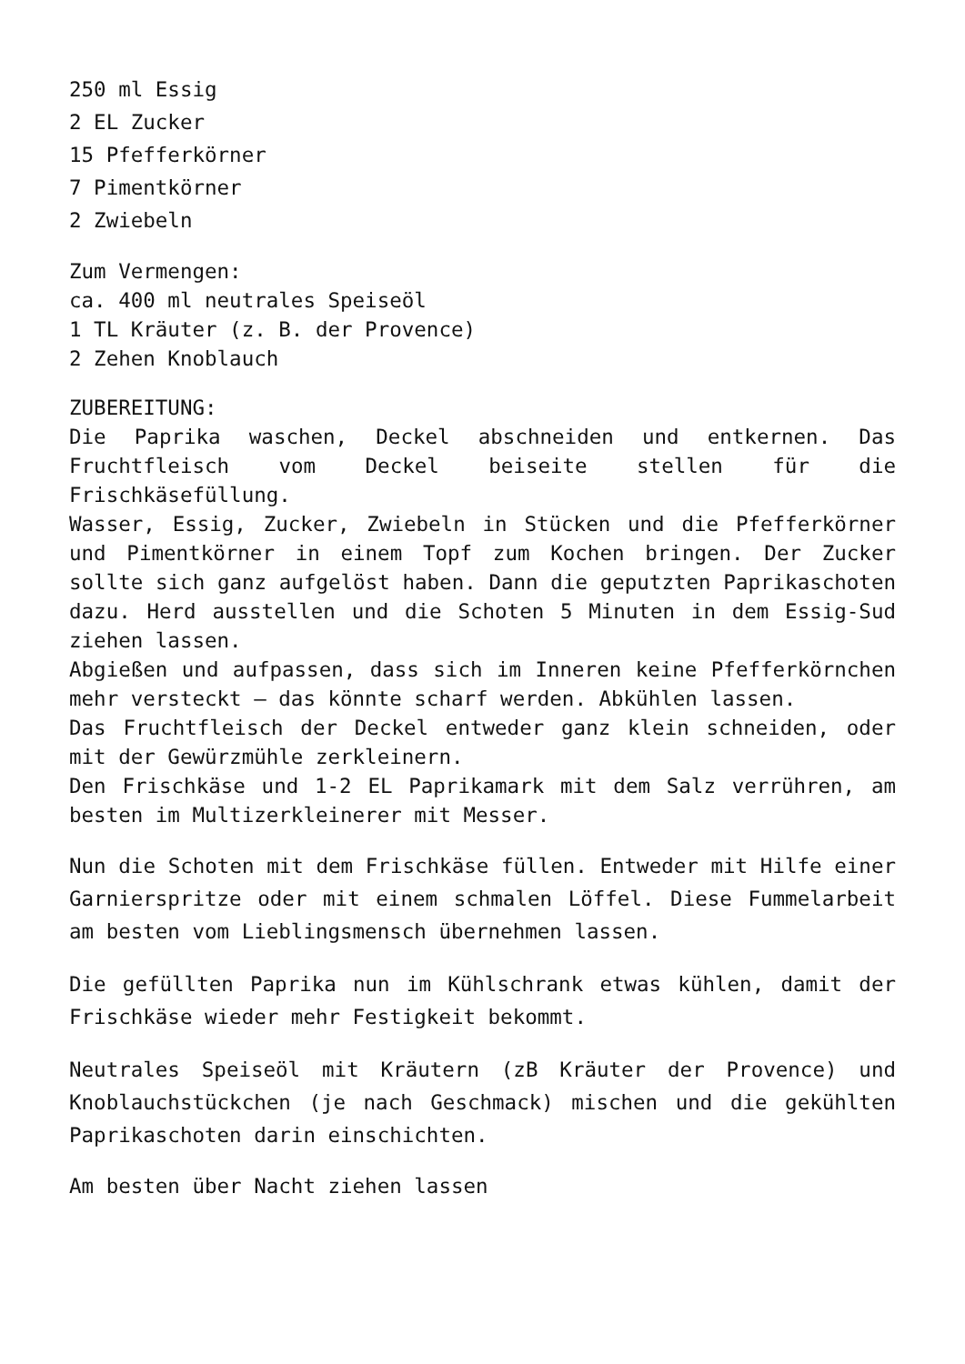250 ml Essig
2 EL Zucker
15 Pfefferkörner
7 Pimentkörner
2 Zwiebeln
Zum Vermengen:
ca. 400 ml neutrales Speiseöl
1 TL Kräuter (z. B. der Provence)
2 Zehen Knoblauch
ZUBEREITUNG:
Die Paprika waschen, Deckel abschneiden und entkernen. Das Fruchtfleisch vom Deckel beiseite stellen für die Frischkäsefüllung.
Wasser, Essig, Zucker, Zwiebeln in Stücken und die Pfefferkörner und Pimentkörner in einem Topf zum Kochen bringen. Der Zucker sollte sich ganz aufgelöst haben. Dann die geputzten Paprikaschoten dazu. Herd ausstellen und die Schoten 5 Minuten in dem Essig-Sud ziehen lassen.
Abgießen und aufpassen, dass sich im Inneren keine Pfefferkörnchen mehr versteckt – das könnte scharf werden. Abkühlen lassen.
Das Fruchtfleisch der Deckel entweder ganz klein schneiden, oder mit der Gewürzmühle zerkleinern.
Den Frischkäse und 1-2 EL Paprikamark mit dem Salz verrühren, am besten im Multizerkleinerer mit Messer.
Nun die Schoten mit dem Frischkäse füllen. Entweder mit Hilfe einer Garnierspritze oder mit einem schmalen Löffel. Diese Fummelarbeit am besten vom Lieblingsmensch übernehmen lassen.
Die gefüllten Paprika nun im Kühlschrank etwas kühlen, damit der Frischkäse wieder mehr Festigkeit bekommt.
Neutrales Speiseöl mit Kräutern (zB Kräuter der Provence) und Knoblauchstückchen (je nach Geschmack) mischen und die gekühlten Paprikaschoten darin einschichten.
Am besten über Nacht ziehen lassen